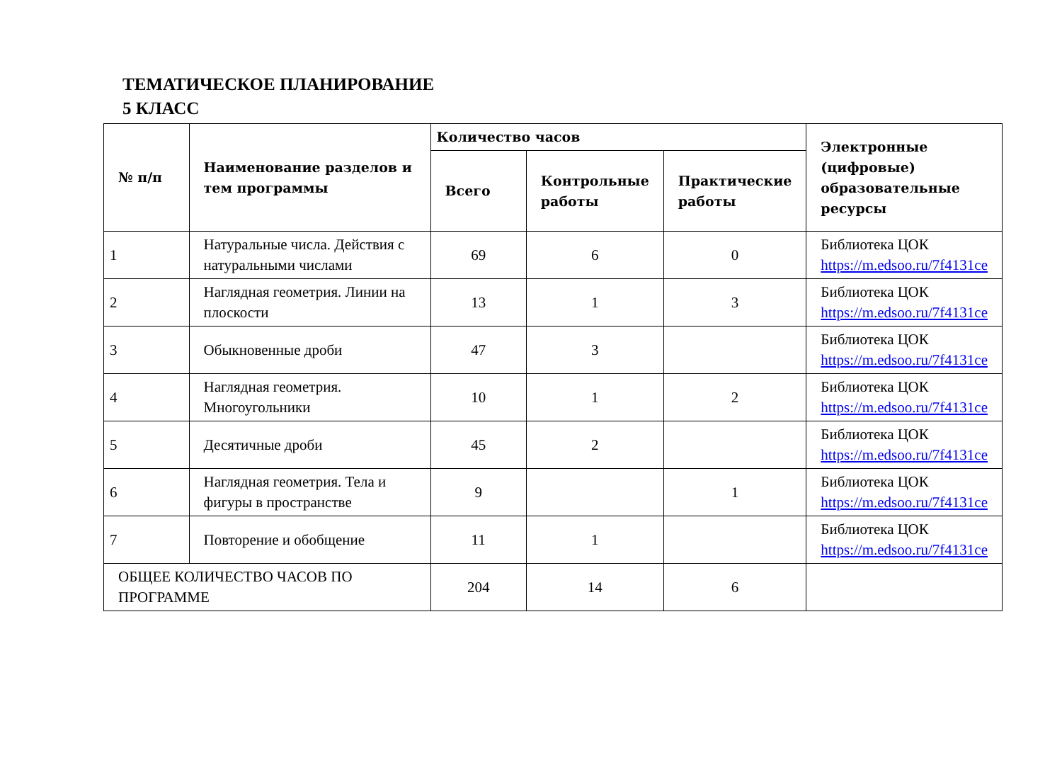ТЕМАТИЧЕСКОЕ ПЛАНИРОВАНИЕ
5 КЛАСС
| № п/п | Наименование разделов и тем программы | Количество часов | | | Электронные (цифровые) образовательные ресурсы |
| --- | --- | --- | --- | --- | --- |
| | | Всего | Контрольные работы | Практические работы | |
| 1 | Натуральные числа. Действия с натуральными числами | 69 | 6 | 0 | Библиотека ЦОК https://m.edsoo.ru/7f4131ce |
| 2 | Наглядная геометрия. Линии на плоскости | 13 | 1 | 3 | Библиотека ЦОК https://m.edsoo.ru/7f4131ce |
| 3 | Обыкновенные дроби | 47 | 3 | | Библиотека ЦОК https://m.edsoo.ru/7f4131ce |
| 4 | Наглядная геометрия. Многоугольники | 10 | 1 | 2 | Библиотека ЦОК https://m.edsoo.ru/7f4131ce |
| 5 | Десятичные дроби | 45 | 2 | | Библиотека ЦОК https://m.edsoo.ru/7f4131ce |
| 6 | Наглядная геометрия. Тела и фигуры в пространстве | 9 | | 1 | Библиотека ЦОК https://m.edsoo.ru/7f4131ce |
| 7 | Повторение и обобщение | 11 | 1 | | Библиотека ЦОК https://m.edsoo.ru/7f4131ce |
| ОБЩЕЕ КОЛИЧЕСТВО ЧАСОВ ПО ПРОГРАММЕ | | 204 | 14 | 6 | |